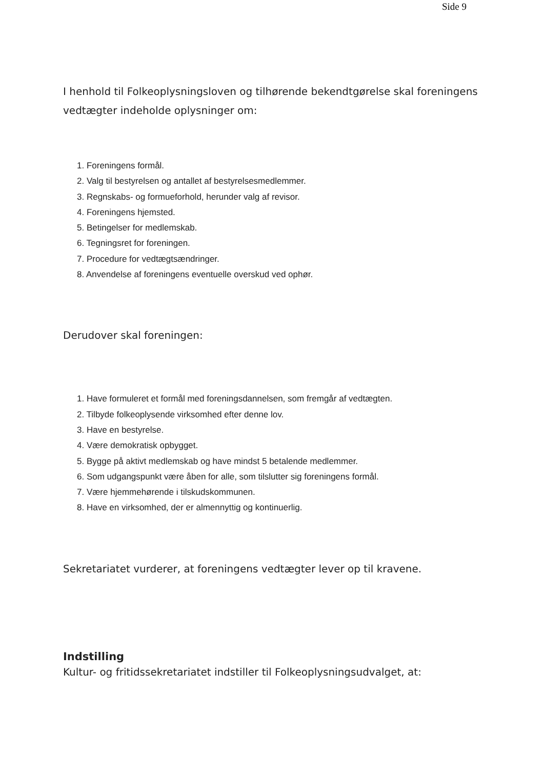Side 9
I henhold til Folkeoplysningsloven og tilhørende bekendtgørelse skal foreningens vedtægter indeholde oplysninger om:
1. Foreningens formål.
2. Valg til bestyrelsen og antallet af bestyrelsesmedlemmer.
3. Regnskabs- og formueforhold, herunder valg af revisor.
4. Foreningens hjemsted.
5. Betingelser for medlemskab.
6. Tegningsret for foreningen.
7. Procedure for vedtægtsændringer.
8. Anvendelse af foreningens eventuelle overskud ved ophør.
Derudover skal foreningen:
1. Have formuleret et formål med foreningsdannelsen, som fremgår af vedtægten.
2. Tilbyde folkeoplysende virksomhed efter denne lov.
3. Have en bestyrelse.
4. Være demokratisk opbygget.
5. Bygge på aktivt medlemskab og have mindst 5 betalende medlemmer.
6. Som udgangspunkt være åben for alle, som tilslutter sig foreningens formål.
7. Være hjemmehørende i tilskudskommunen.
8. Have en virksomhed, der er almennyttig og kontinuerlig.
Sekretariatet vurderer, at foreningens vedtægter lever op til kravene.
Indstilling
Kultur- og fritidssekretariatet indstiller til Folkeoplysningsudvalget, at: